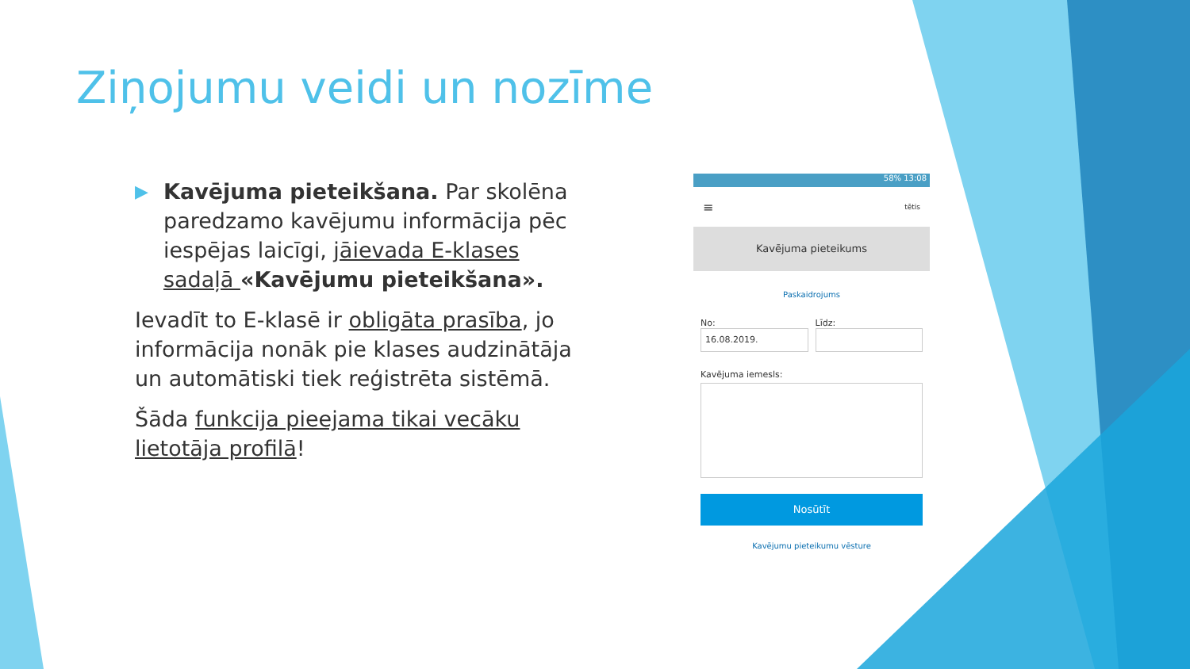Ziņojumu veidi un nozīme
▶
Kavējuma pieteikšana. Par skolēna paredzamo kavējumu informācija pēc iespējas laicīgi, jāievada E-klases sadaļā «Kavējumu pieteikšana».
Ievadīt to E-klasē ir obligāta prasība, jo informācija nonāk pie klases audzinātāja un automātiski tiek reģistrēta sistēmā.
Šāda funkcija pieejama tikai vecāku lietotāja profilā!
58% 13:08
≡ tētis
Kavējuma pieteikums
Paskaidrojums
No:
16.08.2019.
Līdz:
Kavējuma iemesls:
Nosūtīt
Kavējumu pieteikumu vēsture